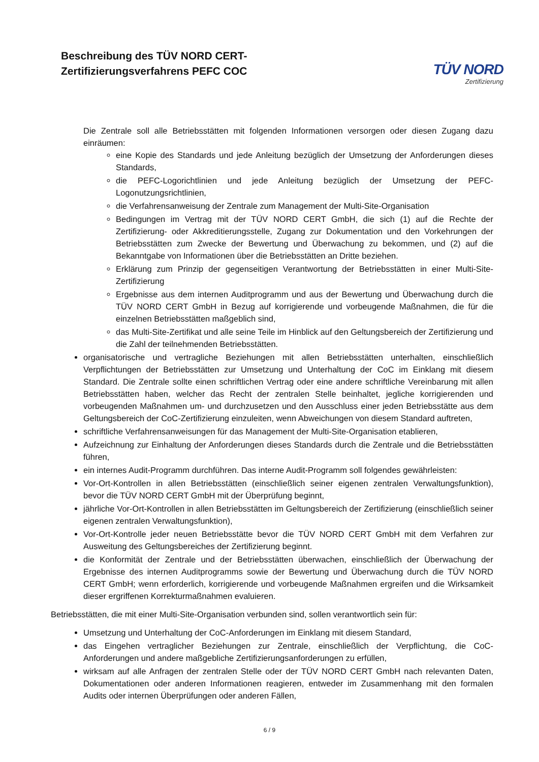Beschreibung des TÜV NORD CERT-
Zertifizierungsverfahrens PEFC COC
TÜV NORD
Zertifizierung
Die Zentrale soll alle Betriebsstätten mit folgenden Informationen versorgen oder diesen Zugang dazu einräumen:
eine Kopie des Standards und jede Anleitung bezüglich der Umsetzung der Anforderungen dieses Standards,
die PEFC-Logorichtlinien und jede Anleitung bezüglich der Umsetzung der PEFC-Logonutzungsrichtlinien,
die Verfahrensanweisung der Zentrale zum Management der Multi-Site-Organisation
Bedingungen im Vertrag mit der TÜV NORD CERT GmbH, die sich (1) auf die Rechte der Zertifizierung- oder Akkreditierungsstelle, Zugang zur Dokumentation und den Vorkehrungen der Betriebsstätten zum Zwecke der Bewertung und Überwachung zu bekommen, und (2) auf die Bekanntgabe von Informationen über die Betriebsstätten an Dritte beziehen.
Erklärung zum Prinzip der gegenseitigen Verantwortung der Betriebsstätten in einer Multi-Site-Zertifizierung
Ergebnisse aus dem internen Auditprogramm und aus der Bewertung und Überwachung durch die TÜV NORD CERT GmbH in Bezug auf korrigierende und vorbeugende Maßnahmen, die für die einzelnen Betriebsstätten maßgeblich sind,
das Multi-Site-Zertifikat und alle seine Teile im Hinblick auf den Geltungsbereich der Zertifizierung und die Zahl der teilnehmenden Betriebsstätten.
organisatorische und vertragliche Beziehungen mit allen Betriebsstätten unterhalten, einschließlich Verpflichtungen der Betriebsstätten zur Umsetzung und Unterhaltung der CoC im Einklang mit diesem Standard. Die Zentrale sollte einen schriftlichen Vertrag oder eine andere schriftliche Vereinbarung mit allen Betriebsstätten haben, welcher das Recht der zentralen Stelle beinhaltet, jegliche korrigierenden und vorbeugenden Maßnahmen um- und durchzusetzen und den Ausschluss einer jeden Betriebsstätte aus dem Geltungsbereich der CoC-Zertifizierung einzuleiten, wenn Abweichungen von diesem Standard auftreten,
schriftliche Verfahrensanweisungen für das Management der Multi-Site-Organisation etablieren,
Aufzeichnung zur Einhaltung der Anforderungen dieses Standards durch die Zentrale und die Betriebsstätten führen,
ein internes Audit-Programm durchführen. Das interne Audit-Programm soll folgendes gewährleisten:
Vor-Ort-Kontrollen in allen Betriebsstätten (einschließlich seiner eigenen zentralen Verwaltungsfunktion), bevor die TÜV NORD CERT GmbH mit der Überprüfung beginnt,
jährliche Vor-Ort-Kontrollen in allen Betriebsstätten im Geltungsbereich der Zertifizierung (einschließlich seiner eigenen zentralen Verwaltungsfunktion),
Vor-Ort-Kontrolle jeder neuen Betriebsstätte bevor die TÜV NORD CERT GmbH mit dem Verfahren zur Ausweitung des Geltungsbereiches der Zertifizierung beginnt.
die Konformität der Zentrale und der Betriebsstätten überwachen, einschließlich der Überwachung der Ergebnisse des internen Auditprogramms sowie der Bewertung und Überwachung durch die TÜV NORD CERT GmbH; wenn erforderlich, korrigierende und vorbeugende Maßnahmen ergreifen und die Wirksamkeit dieser ergriffenen Korrekturmaßnahmen evaluieren.
Betriebsstätten, die mit einer Multi-Site-Organisation verbunden sind, sollen verantwortlich sein für:
Umsetzung und Unterhaltung der CoC-Anforderungen im Einklang mit diesem Standard,
das Eingehen vertraglicher Beziehungen zur Zentrale, einschließlich der Verpflichtung, die CoC-Anforderungen und andere maßgebliche Zertifizierungsanforderungen zu erfüllen,
wirksam auf alle Anfragen der zentralen Stelle oder der TÜV NORD CERT GmbH nach relevanten Daten, Dokumentationen oder anderen Informationen reagieren, entweder im Zusammenhang mit den formalen Audits oder internen Überprüfungen oder anderen Fällen,
6 / 9